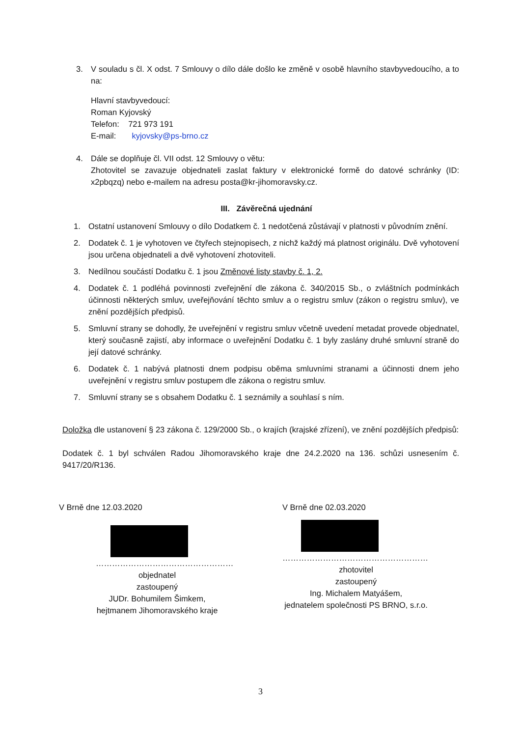3. V souladu s čl. X odst. 7 Smlouvy o dílo dále došlo ke změně v osobě hlavního stavbyvedoucího, a to na:
Hlavní stavbyvedoucí:
Roman Kyjovský
Telefon: 721 973 191
E-mail: kyjovsky@ps-brno.cz
4. Dále se doplňuje čl. VII odst. 12 Smlouvy o větu:
Zhotovitel se zavazuje objednateli zaslat faktury v elektronické formě do datové schránky (ID: x2pbqzq) nebo e-mailem na adresu posta@kr-jihomoravsky.cz.
III. Závěrečná ujednání
1. Ostatní ustanovení Smlouvy o dílo Dodatkem č. 1 nedotčená zůstávají v platnosti v původním znění.
2. Dodatek č. 1 je vyhotoven ve čtyřech stejnopisech, z nichž každý má platnost originálu. Dvě vyhotovení jsou určena objednateli a dvě vyhotovení zhotoviteli.
3. Nedílnou součástí Dodatku č. 1 jsou Změnové listy stavby č. 1, 2.
4. Dodatek č. 1 podléhá povinnosti zveřejnění dle zákona č. 340/2015 Sb., o zvláštních podmínkách účinnosti některých smluv, uveřejňování těchto smluv a o registru smluv (zákon o registru smluv), ve znění pozdějších předpisů.
5. Smluvní strany se dohodly, že uveřejnění v registru smluv včetně uvedení metadat provede objednatel, který současně zajistí, aby informace o uveřejnění Dodatku č. 1 byly zaslány druhé smluvní straně do její datové schránky.
6. Dodatek č. 1 nabývá platnosti dnem podpisu oběma smluvními stranami a účinnosti dnem jeho uveřejnění v registru smluv postupem dle zákona o registru smluv.
7. Smluvní strany se s obsahem Dodatku č. 1 seznámily a souhlasí s ním.
Doložka dle ustanovení § 23 zákona č. 129/2000 Sb., o krajích (krajské zřízení), ve znění pozdějších předpisů:
Dodatek č. 1 byl schválen Radou Jihomoravského kraje dne 24.2.2020 na 136. schůzi usnesením č. 9417/20/R136.
V Brně dne 12.03.2020
……………………………………………
objednatel
zastoupený
JUDr. Bohumilem Šimkem,
hejtmanem Jihomoravského kraje
V Brně dne 02.03.2020
………………………………………………
zhotovitel
zastoupený
Ing. Michalem Matyášem,
jednatelem společnosti PS BRNO, s.r.o.
3